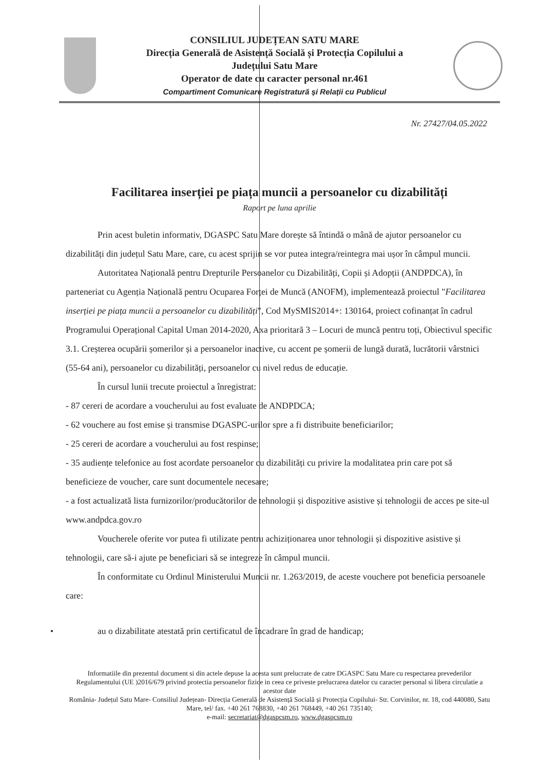CONSILIUL JUDEȚEAN SATU MARE
Direcția Generală de Asistență Socială și Protecția Copilului a
Județului Satu Mare
Operator de date cu caracter personal nr.461
Compartiment Comunicare Registratură și Relații cu Publicul
Nr. 27427/04.05.2022
Facilitarea inserției pe piața muncii a persoanelor cu dizabilități
Raport pe luna aprilie
Prin acest buletin informativ, DGASPC Satu Mare dorește să întindă o mână de ajutor persoanelor cu dizabilități din județul Satu Mare, care, cu acest sprijin se vor putea integra/reintegra mai ușor în câmpul muncii.
Autoritatea Națională pentru Drepturile Persoanelor cu Dizabilități, Copii și Adopții (ANDPDCA), în parteneriat cu Agenția Națională pentru Ocuparea Forței de Muncă (ANOFM), implementează proiectul "Facilitarea inserției pe piața muncii a persoanelor cu dizabilități", Cod MySMIS2014+: 130164, proiect cofinanțat în cadrul Programului Operațional Capital Uman 2014-2020, Axa prioritară 3 – Locuri de muncă pentru toți, Obiectivul specific 3.1. Creșterea ocupării șomerilor și a persoanelor inactive, cu accent pe șomerii de lungă durată, lucrătorii vârstnici (55-64 ani), persoanelor cu dizabilități, persoanelor cu nivel redus de educație.
În cursul lunii trecute proiectul a înregistrat:
- 87 cereri de acordare a voucherului au fost evaluate de ANDPDCA;
- 62 vouchere au fost emise și transmise DGASPC-urilor spre a fi distribuite beneficiarilor;
- 25 cereri de acordare a voucherului au fost respinse;
- 35 audiențe telefonice au fost acordate persoanelor cu dizabilități cu privire la modalitatea prin care pot să beneficieze de voucher, care sunt documentele necesare;
- a fost actualizată lista furnizorilor/producătorilor de tehnologii și dispozitive asistive și tehnologii de acces pe site-ul www.andpdca.gov.ro
Voucherele oferite vor putea fi utilizate pentru achiziționarea unor tehnologii și dispozitive asistive și tehnologii, care să-i ajute pe beneficiari să se integreze în câmpul muncii.
În conformitate cu Ordinul Ministerului Muncii nr. 1.263/2019, de aceste vouchere pot beneficia persoanele care:
• au o dizabilitate atestată prin certificatul de încadrare în grad de handicap;
Informatiile din prezentul document si din actele depuse la acesta sunt prelucrate de catre DGASPC Satu Mare cu respectarea prevederilor Regulamentului (UE )2016/679 privind protectia persoanelor fizice in ceea ce priveste prelucrarea datelor cu caracter personal si libera circulatie a acestor date
România- Județul Satu Mare- Consiliul Județean- Direcția Generală de Asistență Socială și Protecția Copilului- Str. Corvinilor, nr. 18, cod 440080, Satu Mare, tel/ fax. +40 261 768830, +40 261 768449, +40 261 735140;
e-mail: secretariat@dgaspcsm.ro, www.dgaspcsm.ro